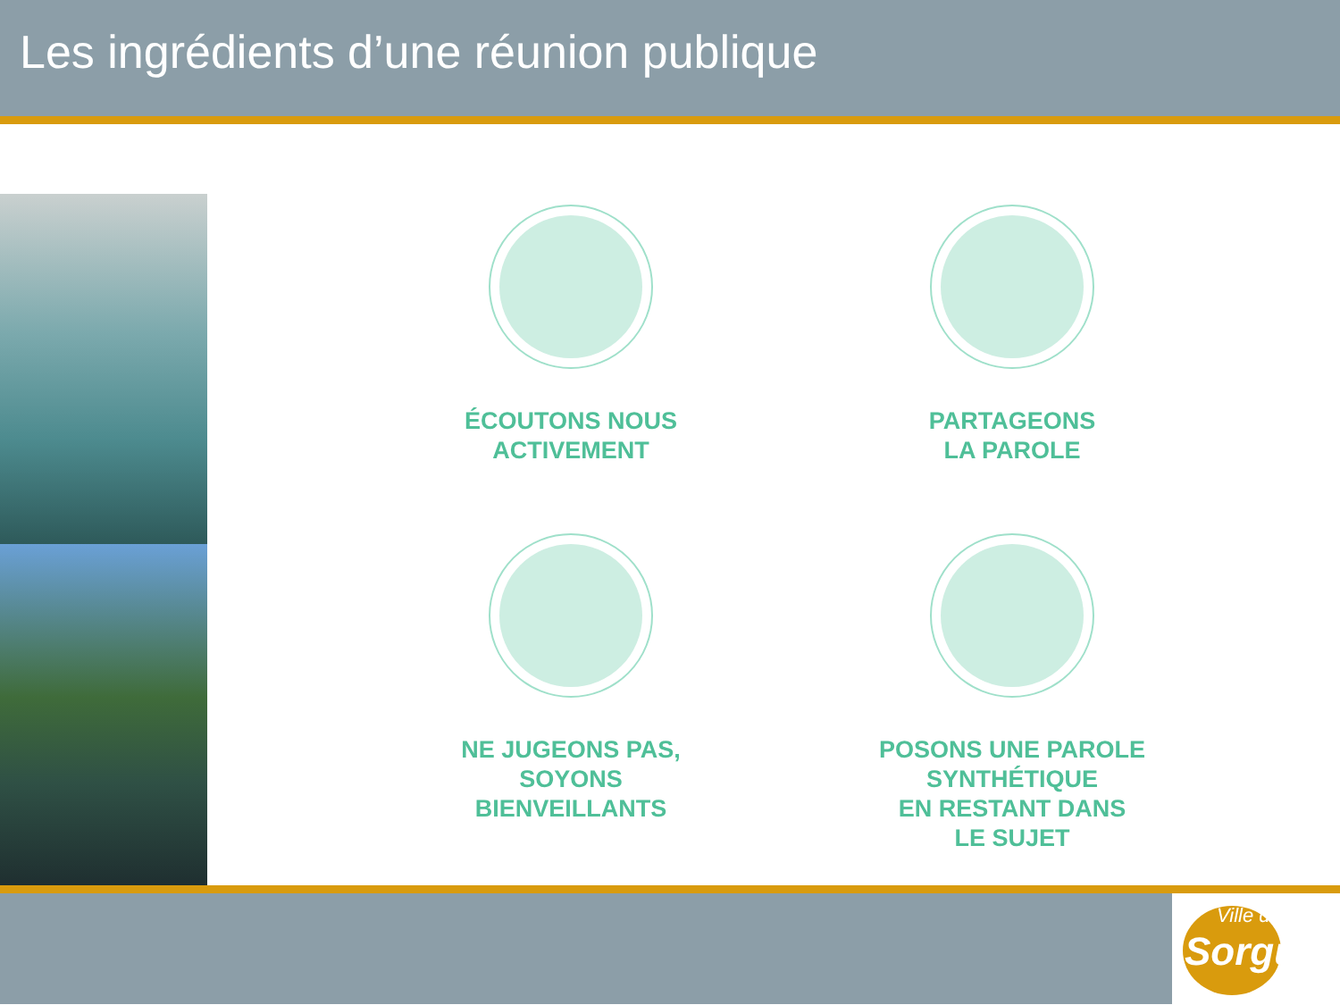Les ingrédients d’une réunion publique
ÉCOUTONS NOUS
ACTIVEMENT
PARTAGEONS
LA PAROLE
NE JUGEONS PAS,
SOYONS
BIENVEILLANTS
POSONS UNE PAROLE
SYNTHÉTIQUE
EN RESTANT DANS
LE SUJET
Ville de
Sorgues